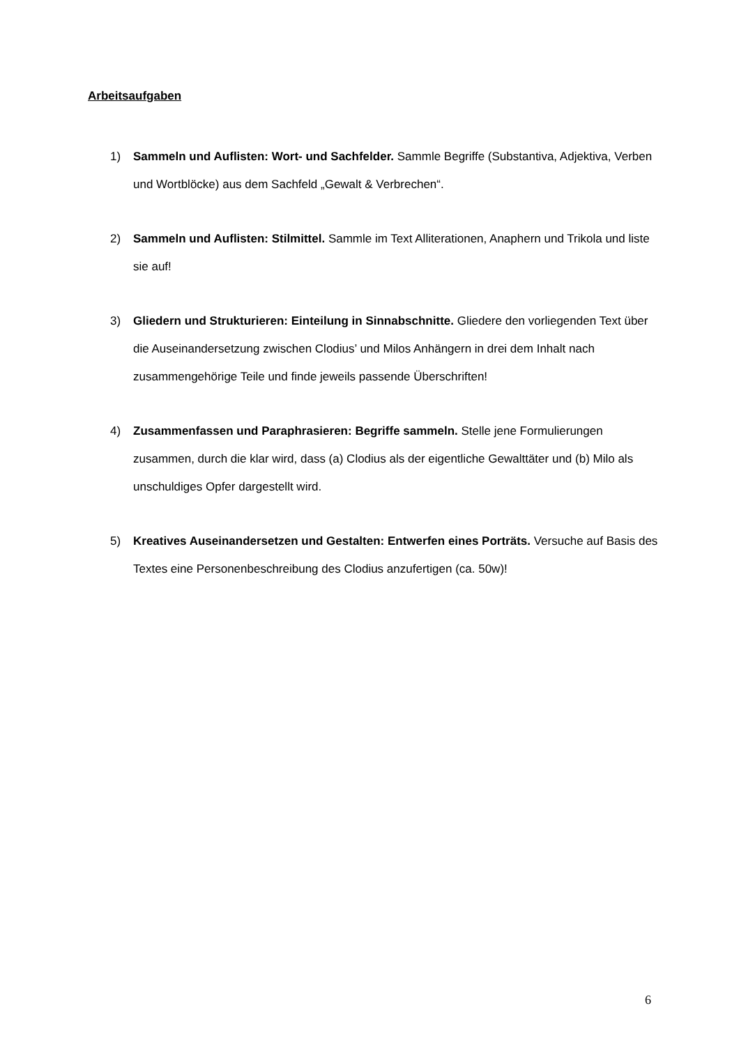Arbeitsaufgaben
1) Sammeln und Auflisten: Wort- und Sachfelder. Sammle Begriffe (Substantiva, Adjektiva, Verben und Wortblöcke) aus dem Sachfeld „Gewalt & Verbrechen“.
2) Sammeln und Auflisten: Stilmittel. Sammle im Text Alliterationen, Anaphern und Trikola und liste sie auf!
3) Gliedern und Strukturieren: Einteilung in Sinnabschnitte. Gliedere den vorliegenden Text über die Auseinandersetzung zwischen Clodius’ und Milos Anhängern in drei dem Inhalt nach zusammengehörige Teile und finde jeweils passende Überschriften!
4) Zusammenfassen und Paraphrasieren: Begriffe sammeln. Stelle jene Formulierungen zusammen, durch die klar wird, dass (a) Clodius als der eigentliche Gewalttäter und (b) Milo als unschuldiges Opfer dargestellt wird.
5) Kreatives Auseinandersetzen und Gestalten: Entwerfen eines Porträts. Versuche auf Basis des Textes eine Personenbeschreibung des Clodius anzufertigen (ca. 50w)!
6